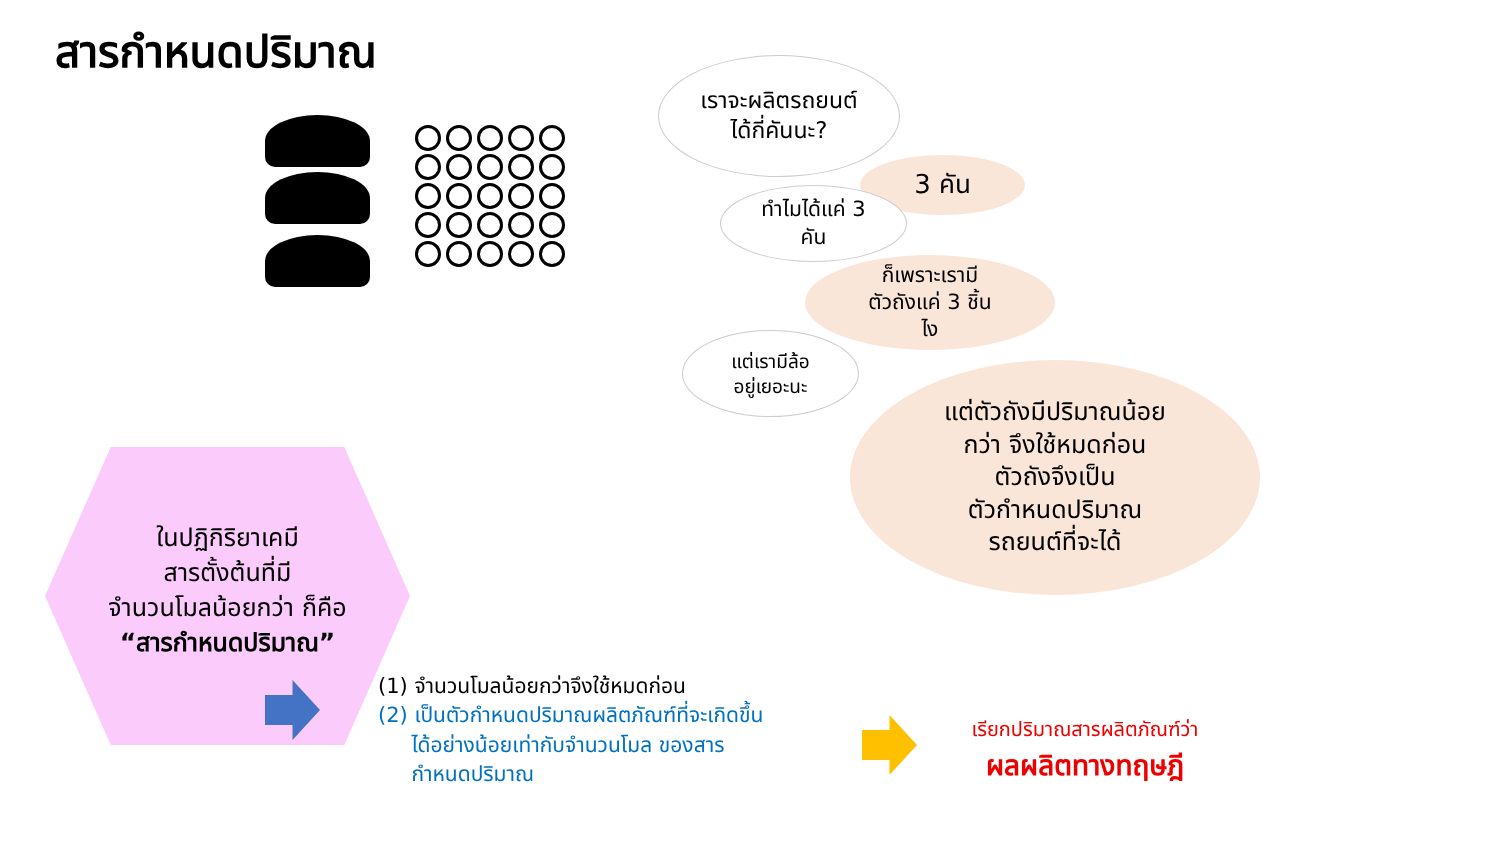สารกำหนดปริมาณ
เราจะผลิตรถยนต์
ได้กี่คันนะ?
3 คัน
ทำไมได้แค่ 3
คัน
ก็เพราะเรามี
ตัวถังแค่ 3 ชิ้น
ไง
แต่เรามีล้อ
อยู่เยอะนะ
แต่ตัวถังมีปริมาณน้อย
กว่า จึงใช้หมดก่อน
ตัวถังจึงเป็น
ตัวกำหนดปริมาณ
รถยนต์ที่จะได้
ในปฏิกิริยาเคมี
สารตั้งต้นที่มี
จำนวนโมลน้อยกว่า ก็คือ
“สารกำหนดปริมาณ”
(1) จำนวนโมลน้อยกว่าจึงใช้หมดก่อน
(2) เป็นตัวกำหนดปริมาณผลิตภัณฑ์ที่จะเกิดขึ้น
ได้อย่างน้อยเท่ากับจำนวนโมล ของสาร
กำหนดปริมาณ
เรียกปริมาณสารผลิตภัณฑ์ว่า
ผลผลิตทางทฤษฎี